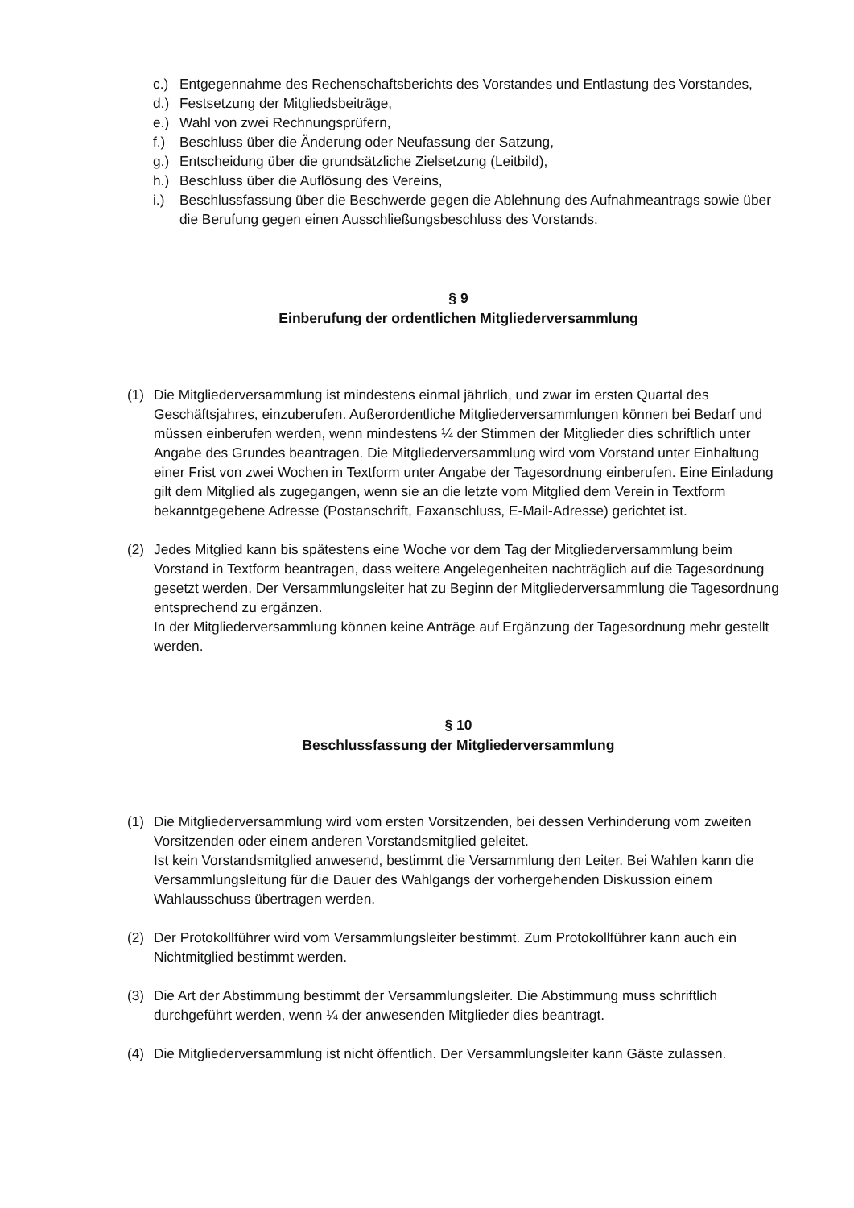c.) Entgegennahme des Rechenschaftsberichts des Vorstandes und Entlastung des Vorstandes,
d.) Festsetzung der Mitgliedsbeiträge,
e.) Wahl von zwei Rechnungsprüfern,
f.) Beschluss über die Änderung oder Neufassung der Satzung,
g.) Entscheidung über die grundsätzliche Zielsetzung (Leitbild),
h.) Beschluss über die Auflösung des Vereins,
i.) Beschlussfassung über die Beschwerde gegen die Ablehnung des Aufnahmeantrags sowie über die Berufung gegen einen Ausschließungsbeschluss des Vorstands.
§ 9
Einberufung der ordentlichen Mitgliederversammlung
(1) Die Mitgliederversammlung ist mindestens einmal jährlich, und zwar im ersten Quartal des Geschäftsjahres, einzuberufen. Außerordentliche Mitgliederversammlungen können bei Bedarf und müssen einberufen werden, wenn mindestens ¼ der Stimmen der Mitglieder dies schriftlich unter Angabe des Grundes beantragen. Die Mitgliederversammlung wird vom Vorstand unter Einhaltung einer Frist von zwei Wochen in Textform unter Angabe der Tagesordnung einberufen. Eine Einladung gilt dem Mitglied als zugegangen, wenn sie an die letzte vom Mitglied dem Verein in Textform bekanntgegebene Adresse (Postanschrift, Faxanschluss, E-Mail-Adresse) gerichtet ist.
(2) Jedes Mitglied kann bis spätestens eine Woche vor dem Tag der Mitgliederversammlung beim Vorstand in Textform beantragen, dass weitere Angelegenheiten nachträglich auf die Tagesordnung gesetzt werden. Der Versammlungsleiter hat zu Beginn der Mitgliederversammlung die Tagesordnung entsprechend zu ergänzen.
In der Mitgliederversammlung können keine Anträge auf Ergänzung der Tagesordnung mehr gestellt werden.
§ 10
Beschlussfassung der Mitgliederversammlung
(1) Die Mitgliederversammlung wird vom ersten Vorsitzenden, bei dessen Verhinderung vom zweiten Vorsitzenden oder einem anderen Vorstandsmitglied geleitet.
Ist kein Vorstandsmitglied anwesend, bestimmt die Versammlung den Leiter. Bei Wahlen kann die Versammlungsleitung für die Dauer des Wahlgangs der vorhergehenden Diskussion einem Wahlausschuss übertragen werden.
(2) Der Protokollführer wird vom Versammlungsleiter bestimmt. Zum Protokollführer kann auch ein Nichtmitglied bestimmt werden.
(3) Die Art der Abstimmung bestimmt der Versammlungsleiter. Die Abstimmung muss schriftlich durchgeführt werden, wenn ¼ der anwesenden Mitglieder dies beantragt.
(4) Die Mitgliederversammlung ist nicht öffentlich. Der Versammlungsleiter kann Gäste zulassen.